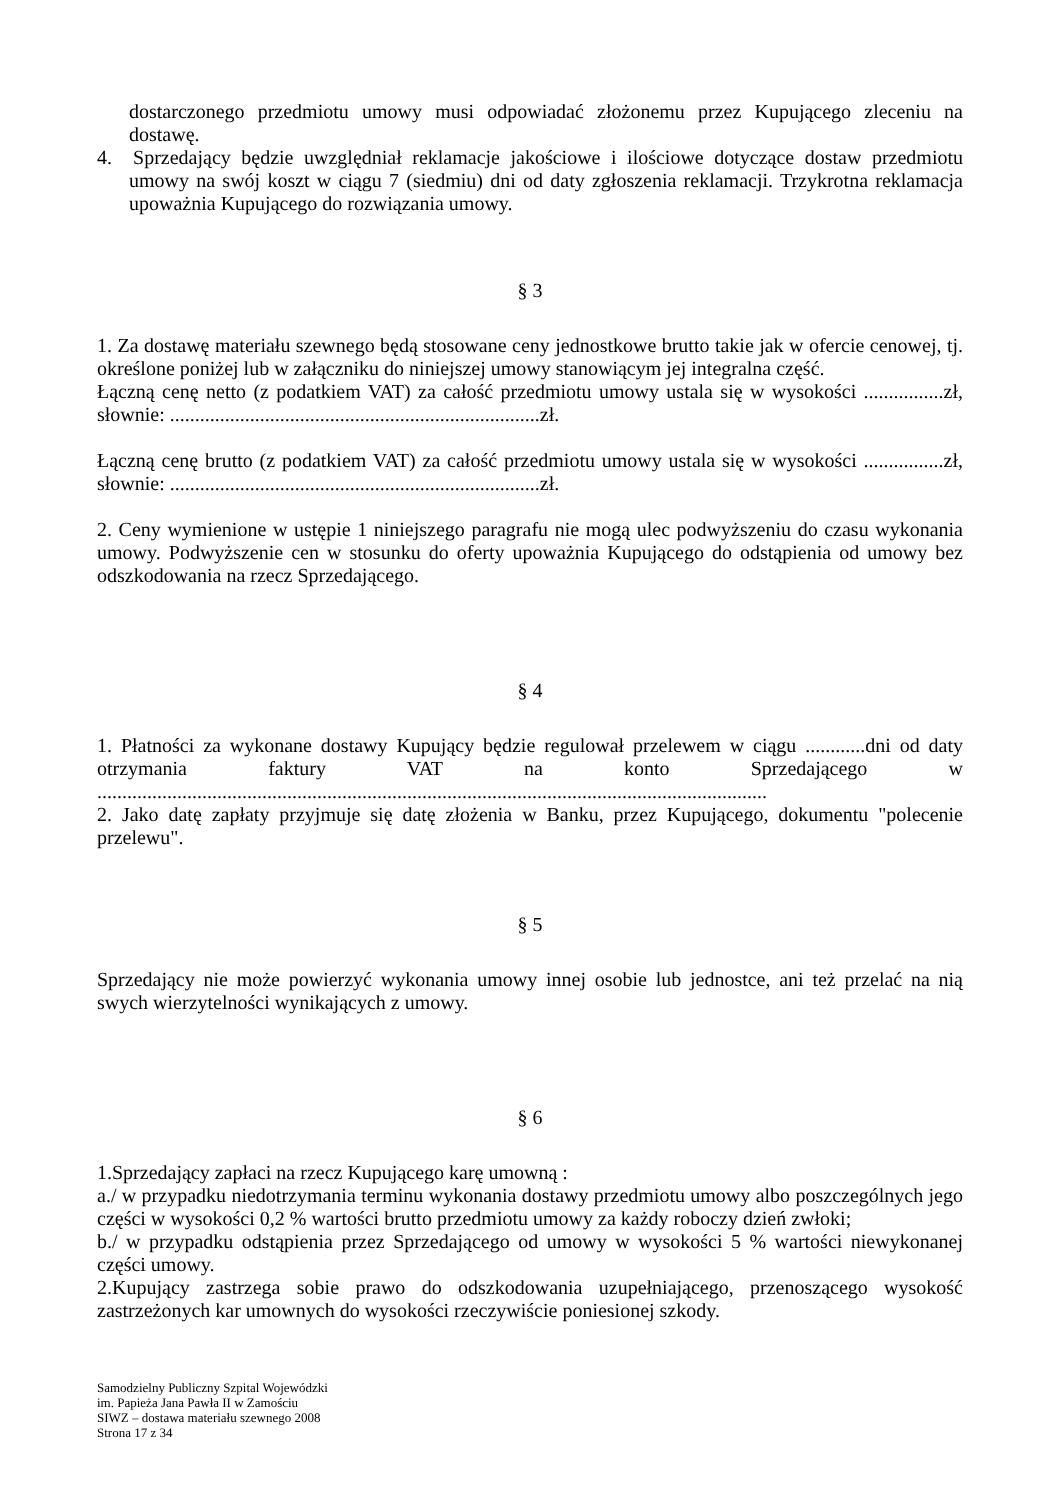dostarczonego przedmiotu umowy musi odpowiadać złożonemu przez Kupującego zleceniu na dostawę.
4. Sprzedający będzie uwzględniał reklamacje jakościowe i ilościowe dotyczące dostaw przedmiotu umowy na swój koszt w ciągu 7 (siedmiu) dni od daty zgłoszenia reklamacji. Trzykrotna reklamacja upoważnia Kupującego do rozwiązania umowy.
§ 3
1. Za dostawę materiału szewnego będą stosowane ceny jednostkowe brutto takie jak w ofercie cenowej, tj. określone poniżej lub w załączniku do niniejszej umowy stanowiącym jej integralna część.
Łączną cenę netto (z podatkiem VAT) za całość przedmiotu umowy ustala się w wysokości ................zł, słownie: ..........................................................................zł.
Łączną cenę brutto (z podatkiem VAT) za całość przedmiotu umowy ustala się w wysokości ................zł, słownie: ..........................................................................zł.
2. Ceny wymienione w ustępie 1 niniejszego paragrafu nie mogą ulec podwyższeniu do czasu wykonania umowy. Podwyższenie cen w stosunku do oferty upoważnia Kupującego do odstąpienia od umowy bez odszkodowania na rzecz Sprzedającego.
§ 4
1. Płatności za wykonane dostawy Kupujący będzie regulował przelewem w ciągu ............dni od daty otrzymania faktury VAT na konto Sprzedającego w ......................................................................................................................................
2. Jako datę zapłaty przyjmuje się datę złożenia w Banku, przez Kupującego, dokumentu "polecenie przelewu".
§ 5
Sprzedający nie może powierzyć wykonania umowy innej osobie lub jednostce, ani też przelać na nią swych wierzytelności wynikających z umowy.
§ 6
1.Sprzedający zapłaci na rzecz Kupującego karę umowną :
a./ w przypadku niedotrzymania terminu wykonania dostawy przedmiotu umowy albo poszczególnych jego części w wysokości 0,2 % wartości brutto przedmiotu umowy za każdy roboczy dzień zwłoki;
b./ w przypadku odstąpienia przez Sprzedającego od umowy w wysokości 5 % wartości niewykonanej części umowy.
2.Kupujący zastrzega sobie prawo do odszkodowania uzupełniającego, przenoszącego wysokość zastrzeżonych kar umownych do wysokości rzeczywiście poniesionej szkody.
Samodzielny Publiczny Szpital Wojewódzki
im. Papieża Jana Pawła II w Zamościu
SIWZ – dostawa materiału szewnego 2008
Strona 17 z 34